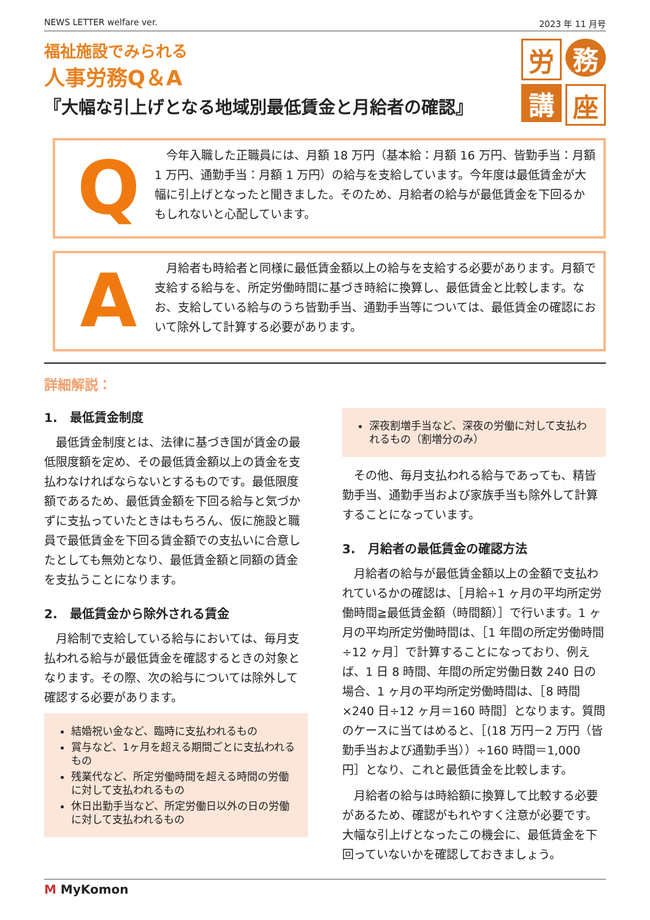NEWS LETTER welfare ver. 2023 年 11 月号
福祉施設でみられる
人事労務Q＆A
『大幅な引上げとなる地域別最低賃金と月給者の確認』
労
務
講
座
Q
　今年入職した正職員には、月額 18 万円（基本給：月額 16 万円、皆勤手当：月額 1 万円、通勤手当：月額 1 万円）の給与を支給しています。今年度は最低賃金が大幅に引上げとなったと聞きました。そのため、月給者の給与が最低賃金を下回るかもしれないと心配しています。
A
　月給者も時給者と同様に最低賃金額以上の給与を支給する必要があります。月額で支給する給与を、所定労働時間に基づき時給に換算し、最低賃金と比較します。なお、支給している給与のうち皆勤手当、通勤手当等については、最低賃金の確認において除外して計算する必要があります。
詳細解説：
1.　最低賃金制度
最低賃金制度とは、法律に基づき国が賃金の最低限度額を定め、その最低賃金額以上の賃金を支払わなければならないとするものです。最低限度額であるため、最低賃金額を下回る給与と気づかずに支払っていたときはもちろん、仮に施設と職員で最低賃金を下回る賃金額での支払いに合意したとしても無効となり、最低賃金額と同額の賃金を支払うことになります。
2.　最低賃金から除外される賃金
月給制で支給している給与においては、毎月支払われる給与が最低賃金を確認するときの対象となります。その際、次の給与については除外して確認する必要があります。
結婚祝い金など、臨時に支払われるもの
賞与など、1ヶ月を超える期間ごとに支払われるもの
残業代など、所定労働時間を超える時間の労働に対して支払われるもの
休日出勤手当など、所定労働日以外の日の労働に対して支払われるもの
深夜割増手当など、深夜の労働に対して支払われるもの（割増分のみ）
その他、毎月支払われる給与であっても、精皆勤手当、通勤手当および家族手当も除外して計算することになっています。
3.　月給者の最低賃金の確認方法
月給者の給与が最低賃金額以上の金額で支払われているかの確認は、［月給÷1 ヶ月の平均所定労働時間≧最低賃金額（時間額）］で行います。1 ヶ月の平均所定労働時間は、［1 年間の所定労働時間÷12 ヶ月］で計算することになっており、例えば、1 日 8 時間、年間の所定労働日数 240 日の場合、1 ヶ月の平均所定労働時間は、［8 時間×240 日÷12 ヶ月＝160 時間］となります。質問のケースに当てはめると、［(18 万円－2 万円（皆勤手当および通勤手当））÷160 時間＝1,000 円］となり、これと最低賃金を比較します。
月給者の給与は時給額に換算して比較する必要があるため、確認がもれやすく注意が必要です。大幅な引上げとなったこの機会に、最低賃金を下回っていないかを確認しておきましょう。
M MyKomon